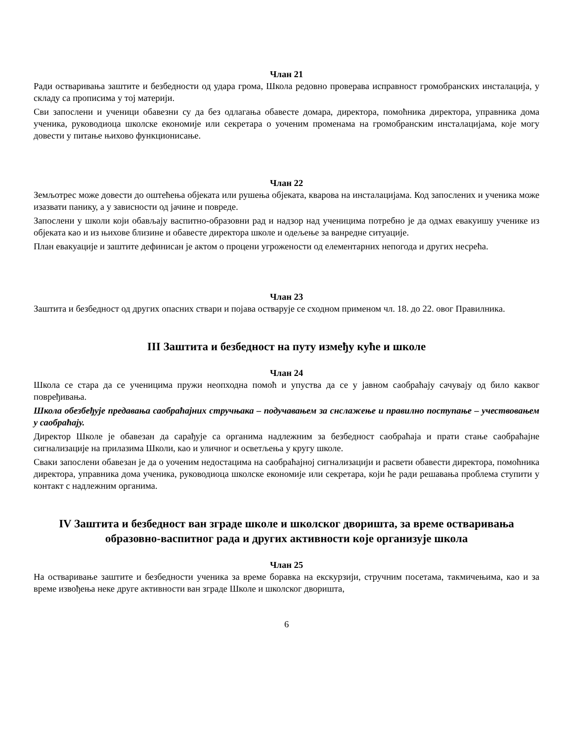Члан 21
Ради остваривања заштите и безбедности од удара грома, Школа редовно проверава исправност громобранских инсталација, у складу са прописима у тој материји.
Сви запослени и ученици обавезни су да без одлагања обавесте домара, директора, помоћника директора, управника дома ученика, руководиоца школске економије или секретара о уоченим променама на громобранским инсталацијама, које могу довести у питање њихово функционисање.
Члан 22
Земљотрес може довести до оштећења објеката или рушења објеката, кварова на инсталацијама. Код запослених и ученика може изазвати панику, а у зависности од јачине и повреде.
Запослени у школи који обављају васпитно-образовни рад и надзор над ученицима потребно је да одмах евакуишу ученике из објеката као и из њихове близине и обавесте директора школе и одељење за ванредне ситуације.
План евакуације и заштите дефинисан је актом о процени угрожености од елементарних непогода и других несрећа.
Члан 23
Заштита и безбедност од других опасних ствари и појава остварује се сходном применом чл. 18. до 22. овог Правилника.
III Заштита и безбедност на путу између куће и школе
Члан 24
Школа се стара да се ученицима пружи неопходна помоћ и упуства да се у јавном саобраћају сачувају од било каквог повређивања.
Школа обезбеђује предавања саобраћајних стручњака – подучавањем за снслажење и правилно поступање – учествовањем у саобраћају.
Директор Школе је обавезан да сарађује са органима надлежним за безбедност саобраћаја и прати стање саобраћајне сигнализације на прилазима Школи, као и уличног и осветљења у кругу школе.
Сваки запослени обавезан је да о уоченим недостацима на саобраћајној сигнализацији и расвети обавести директора, помоћника директора, управника дома ученика, руководиоца школске економије или секретара, који ће ради решавања проблема ступити у контакт с надлежним органима.
IV Заштита и безбедност ван зграде школе и школског дворишта, за време остваривања образовно-васпитног рада и других активности које организује школа
Члан 25
На остваривање заштите и безбедности ученика за време боравка на екскурзији, стручним посетама, такмичењима, као и за време извођења неке друге активности ван зграде Школе и школског дворишта,
6